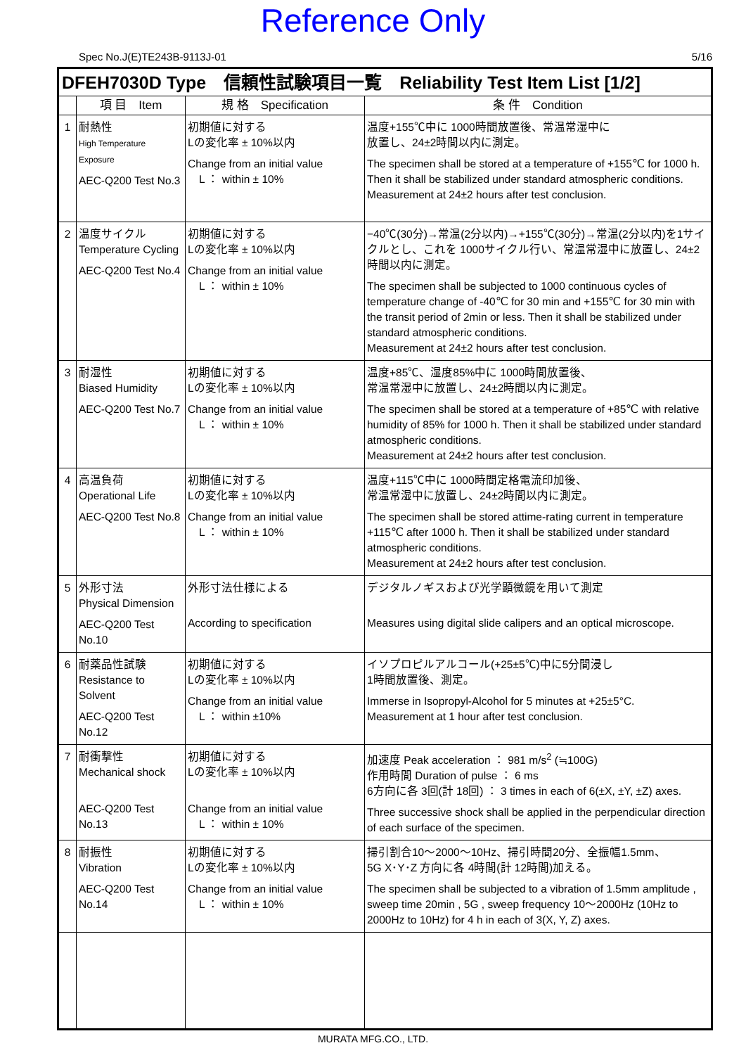Reference Only
Spec No.J(E)TE243B-9113J-01 5/16
| DFEH7030D Type 信頼性試験項目一覧 Reliability Test Item List [1/2] | | | |
| --- | --- | --- | --- |
| | 項 目 Item | 規 格 Specification | 条 件 Condition |
| 1 | 耐熱性 High Temperature Exposure AEC-Q200 Test No.3 | 初期値に対する Lの変化率 ± 10%以内 Change from an initial value L ： within ± 10% | 温度+155℃中に 1000時間放置後、常温常湿中に 放置し、24±2時間以内に測定。 The specimen shall be stored at a temperature of +155℃ for 1000 h. Then it shall be stabilized under standard atmospheric conditions. Measurement at 24±2 hours after test conclusion. |
| 2 | 温度サイクル Temperature Cycling AEC-Q200 Test No.4 | 初期値に対する Lの変化率 ± 10%以内 Change from an initial value L ： within ± 10% | −40℃(30分)→常温(2分以内)→+155℃(30分)→常温(2分以内)を1サイクルとし、これを 1000サイクル行い、常温常湿中に放置し、24±2時間以内に測定。 The specimen shall be subjected to 1000 continuous cycles of temperature change of -40℃ for 30 min and +155℃ for 30 min with the transit period of 2min or less. Then it shall be stabilized under standard atmospheric conditions. Measurement at 24±2 hours after test conclusion. |
| 3 | 耐湿性 Biased Humidity AEC-Q200 Test No.7 | 初期値に対する Lの変化率 ± 10%以内 Change from an initial value L ： within ± 10% | 温度+85℃、湿度85%中に 1000時間放置後、 常温常湿中に放置し、24±2時間以内に測定。 The specimen shall be stored at a temperature of +85℃ with relative humidity of 85% for 1000 h. Then it shall be stabilized under standard atmospheric conditions. Measurement at 24±2 hours after test conclusion. |
| 4 | 高温負荷 Operational Life AEC-Q200 Test No.8 | 初期値に対する Lの変化率 ± 10%以内 Change from an initial value L ： within ± 10% | 温度+115℃中に 1000時間定格電流印加後、 常温常湿中に放置し、24±2時間以内に測定。 The specimen shall be stored attime-rating current in temperature +115℃ after 1000 h. Then it shall be stabilized under standard atmospheric conditions. Measurement at 24±2 hours after test conclusion. |
| 5 | 外形寸法 Physical Dimension AEC-Q200 Test No.10 | 外形寸法仕様による According to specification | デジタルノギスおよび光学顕微鏡を用いて測定 Measures using digital slide calipers and an optical microscope. |
| 6 | 耐薬品性試験 Resistance to Solvent AEC-Q200 Test No.12 | 初期値に対する Lの変化率 ± 10%以内 Change from an initial value L ： within ±10% | イソプロピルアルコール(+25±5℃)中に5分間浸し 1時間放置後、測定。 Immerse in Isopropyl-Alcohol for 5 minutes at +25±5°C. Measurement at 1 hour after test conclusion. |
| 7 | 耐衝撃性 Mechanical shock AEC-Q200 Test No.13 | 初期値に対する Lの変化率 ± 10%以内 Change from an initial value L ： within ± 10% | 加速度 Peak acceleration ： 981 m/s<sup>2</sup> (≒100G) 作用時間 Duration of pulse ： 6 ms 6方向に各 3回(計 18回) ： 3 times in each of 6(±X, ±Y, ±Z) axes. Three successive shock shall be applied in the perpendicular direction of each surface of the specimen. |
| 8 | 耐振性 Vibration AEC-Q200 Test No.14 | 初期値に対する Lの変化率 ± 10%以内 Change from an initial value L ： within ± 10% | 掃引割合10～2000～10Hz、掃引時間20分、全振幅1.5mm、 5G X･Y･Z 方向に各 4時間(計 12時間)加える。 The specimen shall be subjected to a vibration of 1.5mm amplitude , sweep time 20min , 5G , sweep frequency 10～2000Hz (10Hz to 2000Hz to 10Hz) for 4 h in each of 3(X, Y, Z) axes. |
MURATA MFG.CO., LTD.